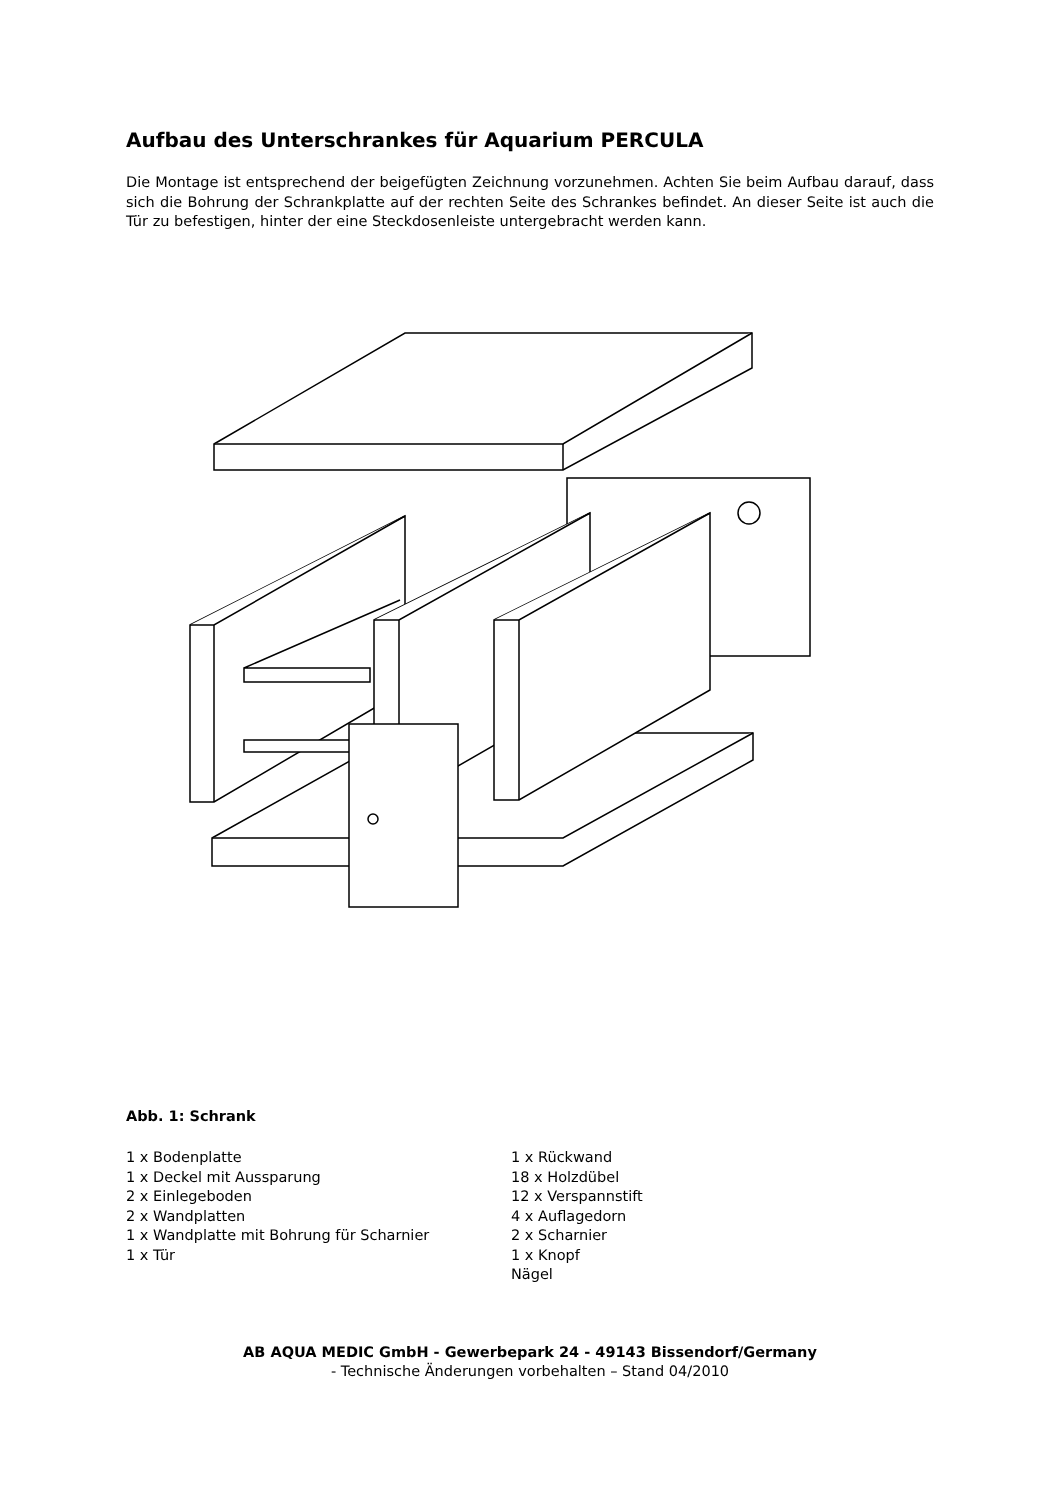Aufbau des Unterschrankes für Aquarium PERCULA
Die Montage ist entsprechend der beigefügten Zeichnung vorzunehmen. Achten Sie beim Aufbau darauf, dass sich die Bohrung der Schrankplatte auf der rechten Seite des Schrankes befindet. An dieser Seite ist auch die Tür zu befestigen, hinter der eine Steckdosenleiste untergebracht werden kann.
Abb. 1: Schrank
1 x Bodenplatte
1 x Deckel mit Aussparung
2 x Einlegeboden
2 x Wandplatten
1 x Wandplatte mit Bohrung für Scharnier
1 x Tür
1 x Rückwand
18 x Holzdübel
12 x Verspannstift
4 x Auflagedorn
2 x Scharnier
1 x Knopf
Nägel
AB AQUA MEDIC GmbH - Gewerbepark 24 - 49143 Bissendorf/Germany
- Technische Änderungen vorbehalten – Stand 04/2010